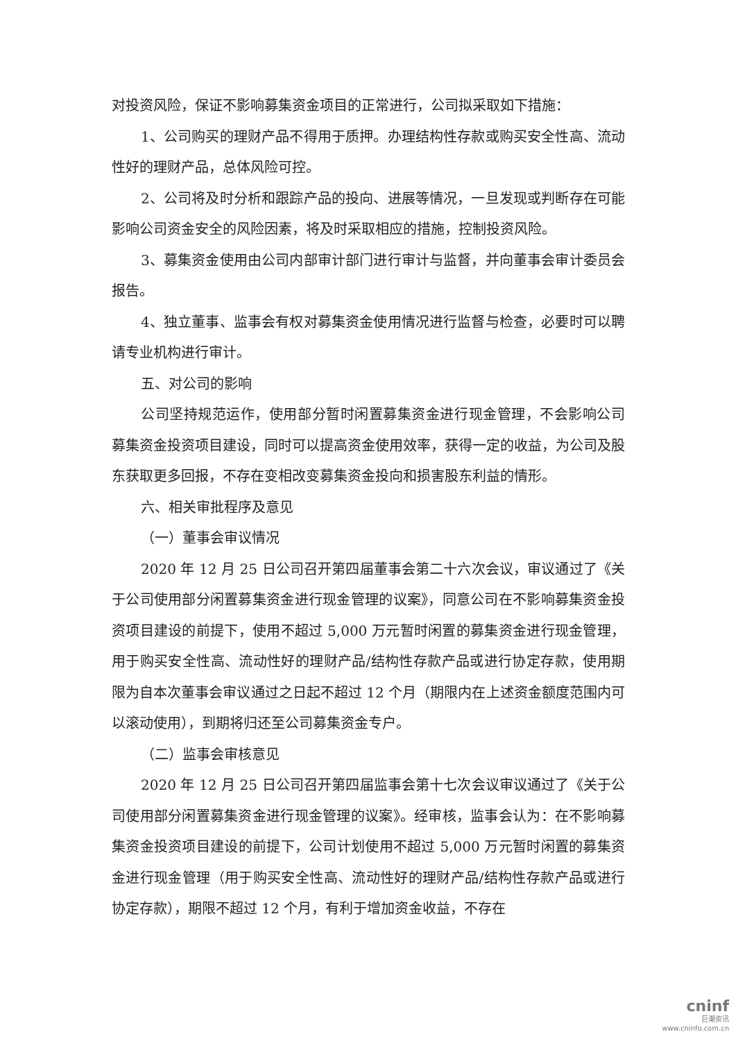对投资风险，保证不影响募集资金项目的正常进行，公司拟采取如下措施：
1、公司购买的理财产品不得用于质押。办理结构性存款或购买安全性高、流动性好的理财产品，总体风险可控。
2、公司将及时分析和跟踪产品的投向、进展等情况，一旦发现或判断存在可能影响公司资金安全的风险因素，将及时采取相应的措施，控制投资风险。
3、募集资金使用由公司内部审计部门进行审计与监督，并向董事会审计委员会报告。
4、独立董事、监事会有权对募集资金使用情况进行监督与检查，必要时可以聘请专业机构进行审计。
五、对公司的影响
公司坚持规范运作，使用部分暂时闲置募集资金进行现金管理，不会影响公司募集资金投资项目建设，同时可以提高资金使用效率，获得一定的收益，为公司及股东获取更多回报，不存在变相改变募集资金投向和损害股东利益的情形。
六、相关审批程序及意见
（一）董事会审议情况
2020 年 12 月 25 日公司召开第四届董事会第二十六次会议，审议通过了《关于公司使用部分闲置募集资金进行现金管理的议案》，同意公司在不影响募集资金投资项目建设的前提下，使用不超过 5,000 万元暂时闲置的募集资金进行现金管理，用于购买安全性高、流动性好的理财产品/结构性存款产品或进行协定存款，使用期限为自本次董事会审议通过之日起不超过 12 个月（期限内在上述资金额度范围内可以滚动使用），到期将归还至公司募集资金专户。
（二）监事会审核意见
2020 年 12 月 25 日公司召开第四届监事会第十七次会议审议通过了《关于公司使用部分闲置募集资金进行现金管理的议案》。经审核，监事会认为：在不影响募集资金投资项目建设的前提下，公司计划使用不超过 5,000 万元暂时闲置的募集资金进行现金管理（用于购买安全性高、流动性好的理财产品/结构性存款产品或进行协定存款），期限不超过 12 个月，有利于增加资金收益，不存在
cninf
巨潮资讯
www.cninfo.com.cn